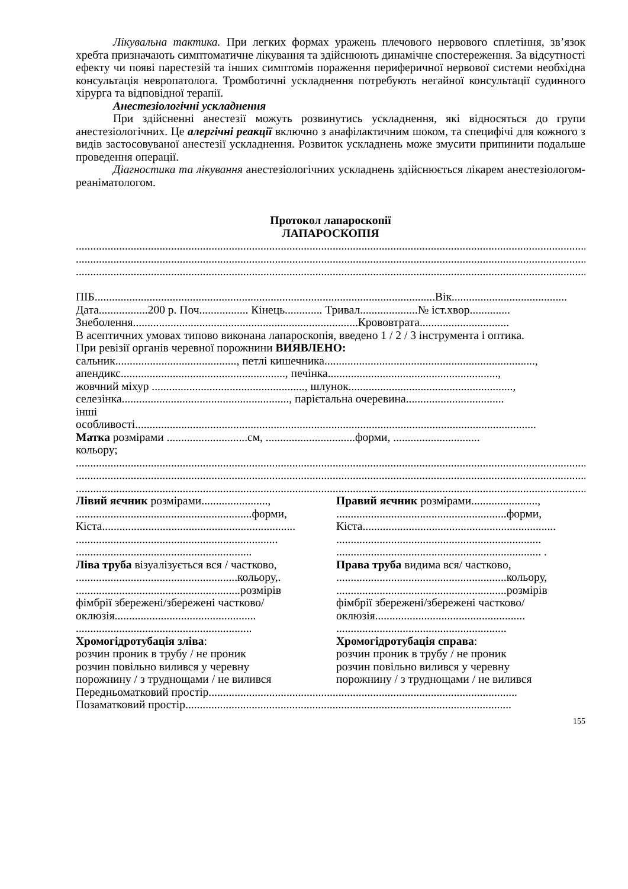Лікувальна тактика. При легких формах уражень плечового нервового сплетіння, зв’язок хребта призначають симптоматичне лікування та здійснюють динамічне спостереження. За відсутності ефекту чи появі парестезій та інших симптомів пораження периферичної нервової системи необхідна консультація невропатолога. Тромботичні ускладнення потребують негайної консультації судинного хірурга та відповідної терапії.
Анестезіологічні ускладнення
При здійсненні анестезії можуть розвинутись ускладнення, які відносяться до групи анестезіологічних. Це алергічні реакції включно з анафілактичним шоком, та специфічі для кожного з видів застосовуваної анестезії ускладнення. Розвиток ускладнень може змусити припинити подальше проведення операції.
Діагностика та лікування анестезіологічних ускладнень здійснюється лікарем анестезіологом-реаніматологом.
Протокол лапароскопії
ЛАПАРОСКОПІЯ
....................................................................................................................................................................................................
....................................................................................................................................................................................................
....................................................................................................................................................................................................
ПІБ......................................................................................................................Вік........................................
Дата.................200 р. Поч................. Кінець............. Тривал....................№ іст.хвор..............
Знеболення..............................................................................Крововтрата...............................
В асептичних умовах типово виконана лапароскопія, введено 1 / 2 / 3 інструмента і оптика.
При ревізії органів черевної порожнини ВИЯВЛЕНО:
сальник.........................................., петлі кишечника.........................................................................,
апендикс........................................................., печінка...........................................................,
жовчний міхур ....................................................., шлунок.........................................................,
селезінка.........................................................., парієтальна очеревина..................................
інші
особливості...........................................................................................................................................
Матка розмірами ............................см, ...............................форми, ..............................
кольору;
....................................................................................................................................................................................................
....................................................................................................................................................................................................
....................................................................................................................................................................................................
Лівий яєчник розмірами.......................,
.............................................................форми,
Кіста...................................................................
......................................................................
.............................................................
Ліва труба візуалізується вся / частково,
........................................................кольору,.
.........................................................розмірів
фімбрії збережені/збережені частково/
оклюзія.................................................
.............................................................
Хромогідротубація зліва:
розчин проник в трубу / не проник
розчин повільно вилився у черевну
порожнину / з труднощами / не вилився
Правий яєчник розмірами.......................,
...........................................................форми,
Кіста...................................................................
.......................................................................
....................................................................... .
Права труба видима вся/ частково,
...........................................................кольору,
...........................................................розмірів
фімбрії збережені/збережені частково/
оклюзія....................................................
...........................................................
Хромогідротубація справа:
розчин проник в трубу / не проник
розчин повільно вилився у черевну
порожнину / з труднощами / не вилився
Передньоматковий простір...........................................................................................................
Позаматковий простір.................................................................................................................
155